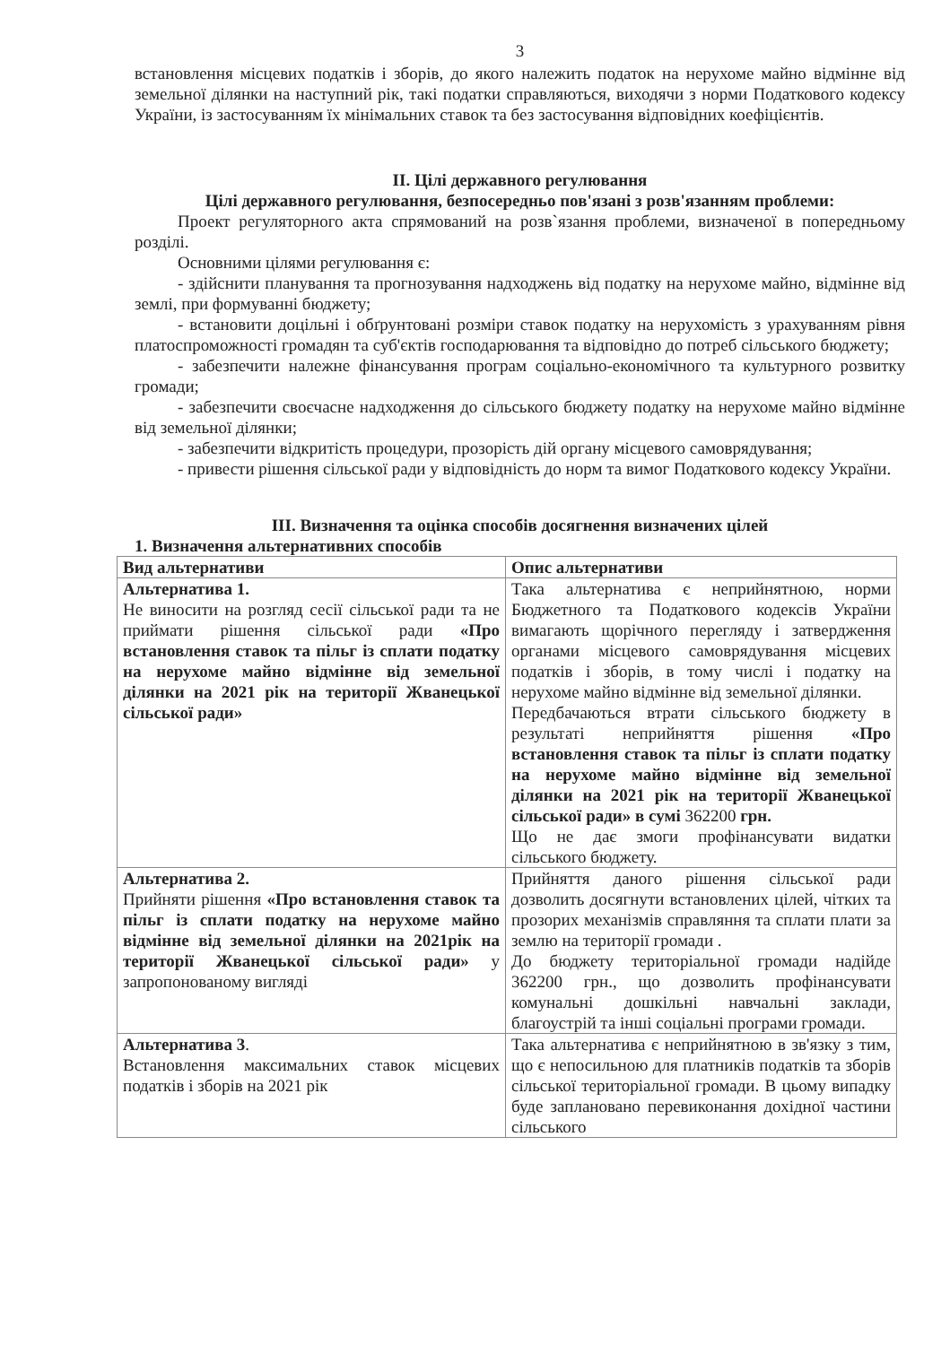3
встановлення місцевих податків і зборів, до якого належить податок на нерухоме майно відмінне від земельної ділянки на наступний рік, такі податки справляються, виходячи з норми Податкового кодексу України, із застосуванням їх мінімальних ставок та без застосування відповідних коефіцієнтів.
ІІ. Цілі державного регулювання
Цілі державного регулювання, безпосередньо пов'язані з розв'язанням проблеми:
Проект регуляторного акта спрямований на розв`язання проблеми, визначеної в попередньому розділі.
Основними цілями регулювання є:
- здійснити планування та прогнозування надходжень від податку на нерухоме майно, відмінне від землі, при формуванні бюджету;
- встановити доцільні і обґрунтовані розміри ставок податку на нерухомість з урахуванням рівня платоспроможності громадян та суб'єктів господарювання та відповідно до потреб сільського бюджету;
- забезпечити належне фінансування програм соціально-економічного та культурного розвитку громади;
- забезпечити своєчасне надходження до сільського бюджету податку на нерухоме майно відмінне від земельної ділянки;
- забезпечити відкритість процедури, прозорість дій органу місцевого самоврядування;
- привести рішення сільської ради у відповідність до норм та вимог Податкового кодексу України.
ІІІ. Визначення та оцінка способів досягнення визначених цілей
1. Визначення альтернативних способів
| Вид альтернативи | Опис альтернативи |
| --- | --- |
| Альтернатива 1. Не виносити на розгляд сесії сільської ради та не приймати рішення сільської ради «Про встановлення ставок та пільг із сплати податку на нерухоме майно відмінне від земельної ділянки на 2021 рік на території Жванецької сільської ради» | Така альтернатива є неприйнятною, норми Бюджетного та Податкового кодексів України вимагають щорічного перегляду і затвердження органами місцевого самоврядування місцевих податків і зборів, в тому числі і податку на нерухоме майно відмінне від земельної ділянки. Передбачаються втрати сільського бюджету в результаті неприйняття рішення «Про встановлення ставок та пільг із сплати податку на нерухоме майно відмінне від земельної ділянки на 2021 рік на території Жванецької сільської ради» в сумі 362200 грн. Що не дає змоги профінансувати видатки сільського бюджету. |
| Альтернатива 2. Прийняти рішення «Про встановлення ставок та пільг із сплати податку на нерухоме майно відмінне від земельної ділянки на 2021рік на території Жванецької сільської ради» у запропонованому вигляді | Прийняття даного рішення сільської ради дозволить досягнути встановлених цілей, чітких та прозорих механізмів справляння та сплати плати за землю на території громади . До бюджету територіальної громади надійде 362200 грн., що дозволить профінансувати комунальні дошкільні навчальні заклади, благоустрій та інші соціальні програми громади. |
| Альтернатива 3 . Встановлення максимальних ставок місцевих податків і зборів на 2021 рік | Така альтернатива є неприйнятною в зв'язку з тим, що є непосильною для платників податків та зборів сільської територіальної громади. В цьому випадку буде заплановано перевиконання дохідної частини сільського |